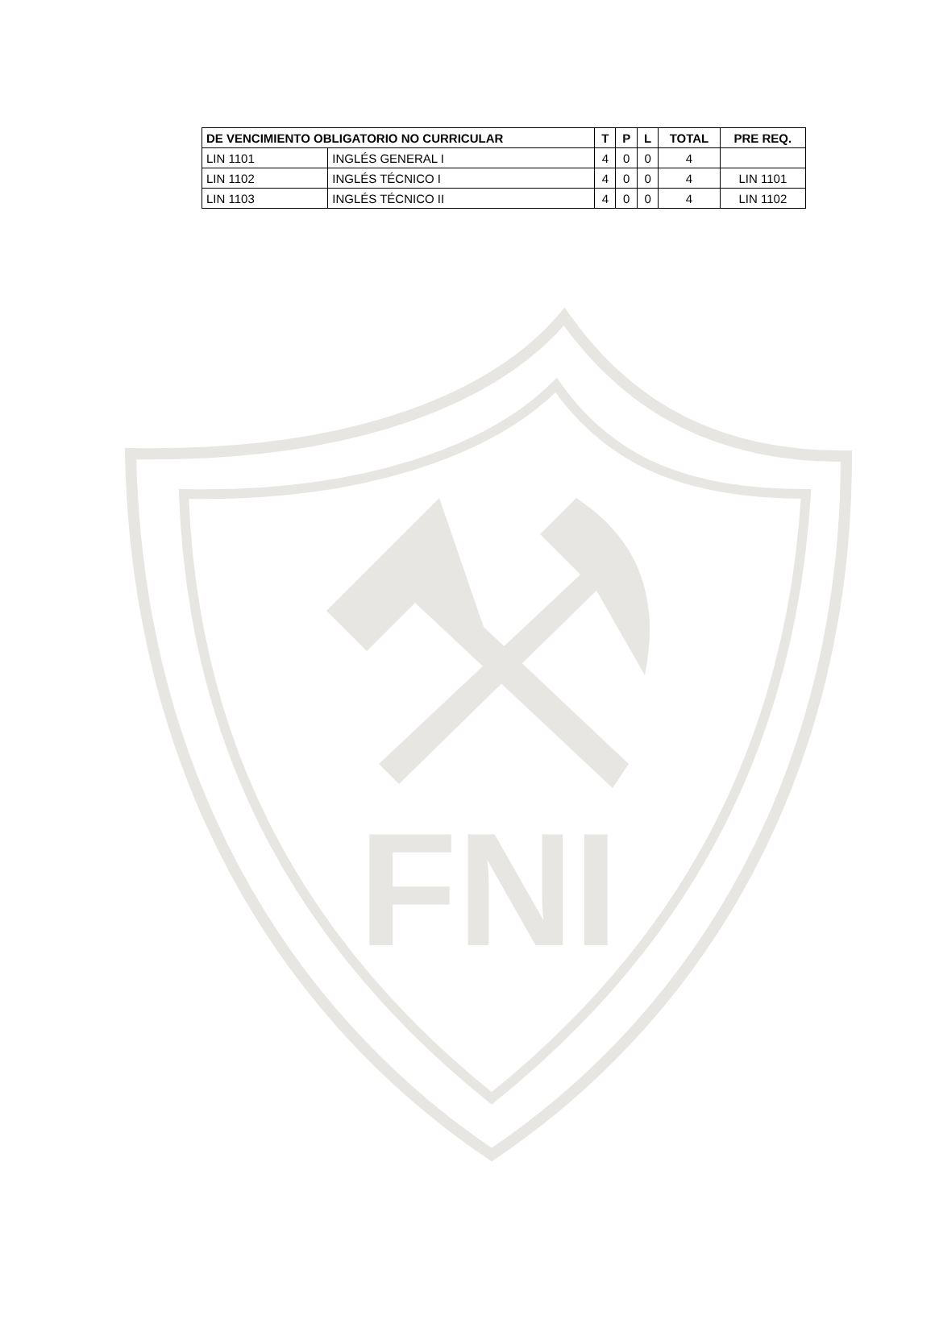FNI
| DE VENCIMIENTO OBLIGATORIO NO CURRICULAR | | T | P | L | TOTAL | PRE REQ. |
| --- | --- | --- | --- | --- | --- | --- |
| LIN 1101 | INGLÉS GENERAL I | 4 | 0 | 0 | 4 | |
| LIN 1102 | INGLÉS TÉCNICO I | 4 | 0 | 0 | 4 | LIN 1101 |
| LIN 1103 | INGLÉS TÉCNICO II | 4 | 0 | 0 | 4 | LIN 1102 |